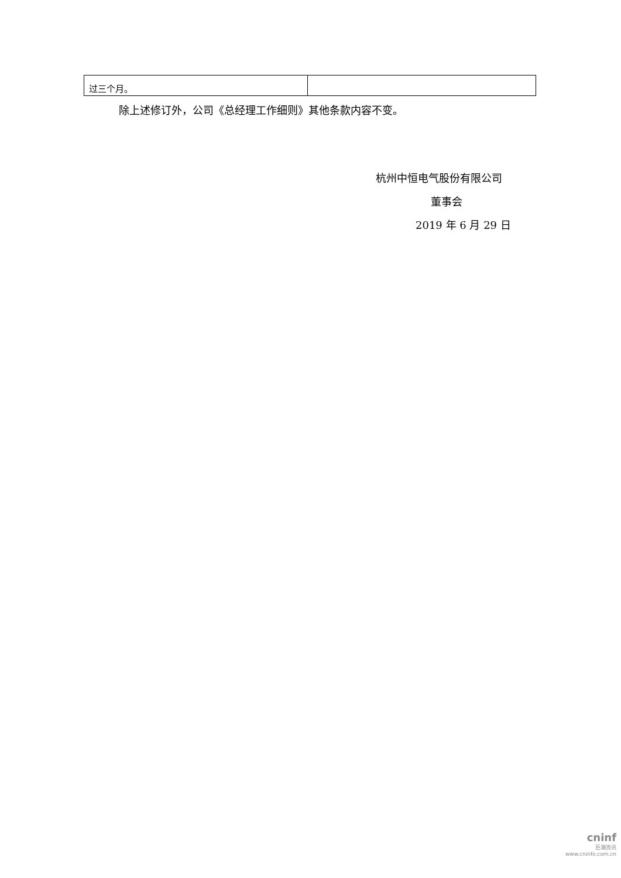| 过三个月。 | |
除上述修订外，公司《总经理工作细则》其他条款内容不变。
杭州中恒电气股份有限公司
董事会
2019 年 6 月 29 日
cninf
巨潮资讯
www.cninfo.com.cn